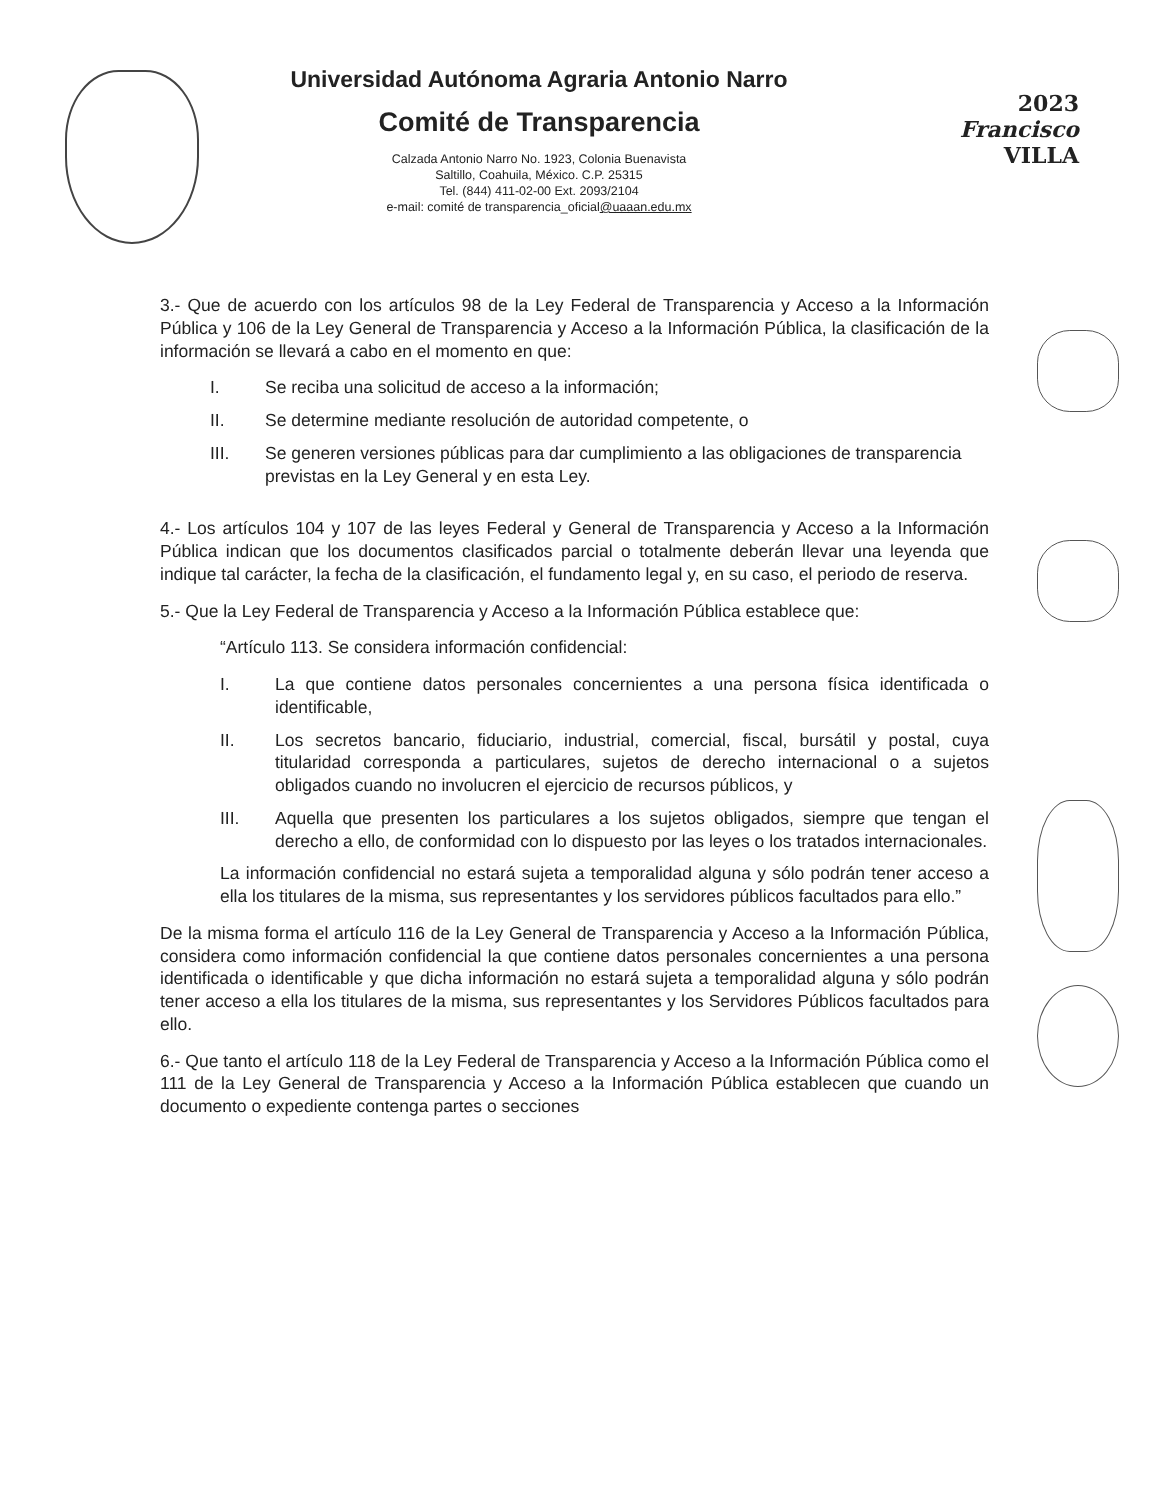Universidad Autónoma Agraria Antonio Narro
Comité de Transparencia
Calzada Antonio Narro No. 1923, Colonia Buenavista
Saltillo, Coahuila, México. C.P. 25315
Tel. (844) 411-02-00 Ext. 2093/2104
e-mail: comité de transparencia_oficial@uaaan.edu.mx
2023
Francisco
VILLA
3.- Que de acuerdo con los artículos 98 de la Ley Federal de Transparencia y Acceso a la Información Pública y 106 de la Ley General de Transparencia y Acceso a la Información Pública, la clasificación de la información se llevará a cabo en el momento en que:
I. Se reciba una solicitud de acceso a la información;
II. Se determine mediante resolución de autoridad competente, o
III. Se generen versiones públicas para dar cumplimiento a las obligaciones de transparencia previstas en la Ley General y en esta Ley.
4.- Los artículos 104 y 107 de las leyes Federal y General de Transparencia y Acceso a la Información Pública indican que los documentos clasificados parcial o totalmente deberán llevar una leyenda que indique tal carácter, la fecha de la clasificación, el fundamento legal y, en su caso, el periodo de reserva.
5.- Que la Ley Federal de Transparencia y Acceso a la Información Pública establece que:
“Artículo 113. Se considera información confidencial:
I. La que contiene datos personales concernientes a una persona física identificada o identificable,
II. Los secretos bancario, fiduciario, industrial, comercial, fiscal, bursátil y postal, cuya titularidad corresponda a particulares, sujetos de derecho internacional o a sujetos obligados cuando no involucren el ejercicio de recursos públicos, y
III. Aquella que presenten los particulares a los sujetos obligados, siempre que tengan el derecho a ello, de conformidad con lo dispuesto por las leyes o los tratados internacionales.
La información confidencial no estará sujeta a temporalidad alguna y sólo podrán tener acceso a ella los titulares de la misma, sus representantes y los servidores públicos facultados para ello.”
De la misma forma el artículo 116 de la Ley General de Transparencia y Acceso a la Información Pública, considera como información confidencial la que contiene datos personales concernientes a una persona identificada o identificable y que dicha información no estará sujeta a temporalidad alguna y sólo podrán tener acceso a ella los titulares de la misma, sus representantes y los Servidores Públicos facultados para ello.
6.- Que tanto el artículo 118 de la Ley Federal de Transparencia y Acceso a la Información Pública como el 111 de la Ley General de Transparencia y Acceso a la Información Pública establecen que cuando un documento o expediente contenga partes o secciones